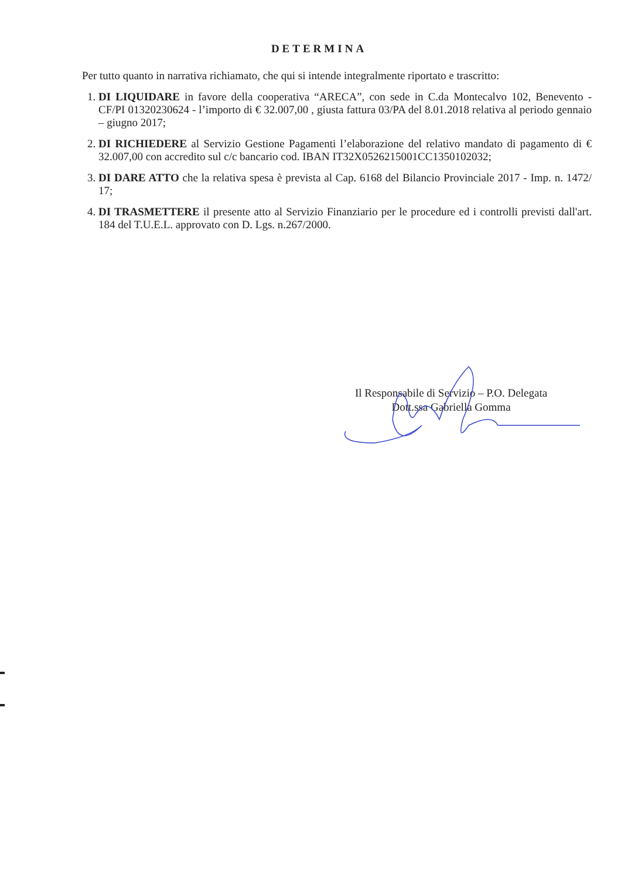DETERMINA
Per tutto quanto in narrativa richiamato, che qui si intende integralmente riportato e trascritto:
1. DI LIQUIDARE in favore della cooperativa “ARECA”, con sede in C.da Montecalvo 102, Benevento - CF/PI 01320230624 - l’importo di € 32.007,00 , giusta fattura 03/PA del 8.01.2018 relativa al periodo gennaio – giugno 2017;
2. DI RICHIEDERE al Servizio Gestione Pagamenti l’elaborazione del relativo mandato di pagamento di € 32.007,00 con accredito sul c/c bancario cod. IBAN IT32X0526215001CC1350102032;
3. DI DARE ATTO che la relativa spesa è prevista al Cap. 6168 del Bilancio Provinciale 2017 - Imp. n. 1472/ 17;
4. DI TRASMETTERE il presente atto al Servizio Finanziario per le procedure ed i controlli previsti dall'art. 184 del T.U.E.L. approvato con D. Lgs. n.267/2000.
Il Responsabile di Servizio – P.O. Delegata
Dott.ssa Gabriella Gomma